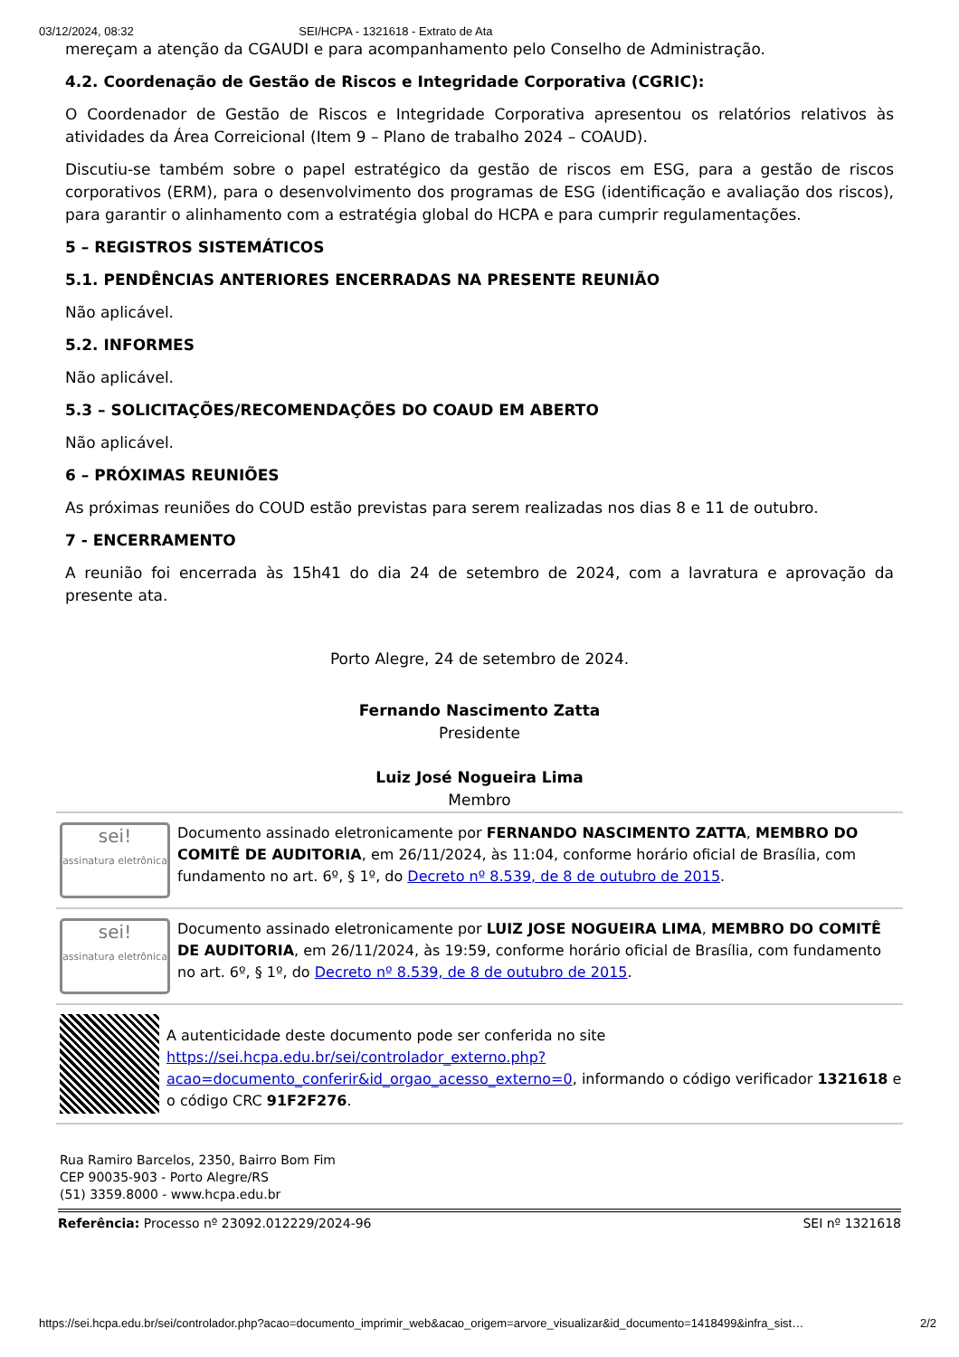03/12/2024, 08:32 SEI/HCPA - 1321618 - Extrato de Ata
mereçam a atenção da CGAUDI e para acompanhamento pelo Conselho de Administração.
4.2. Coordenação de Gestão de Riscos e Integridade Corporativa (CGRIC):
O Coordenador de Gestão de Riscos e Integridade Corporativa apresentou os relatórios relativos às atividades da Área Correicional (Item 9 – Plano de trabalho 2024 – COAUD).
Discutiu-se também sobre o papel estratégico da gestão de riscos em ESG, para a gestão de riscos corporativos (ERM), para o desenvolvimento dos programas de ESG (identificação e avaliação dos riscos), para garantir o alinhamento com a estratégia global do HCPA e para cumprir regulamentações.
5 – REGISTROS SISTEMÁTICOS
5.1. PENDÊNCIAS ANTERIORES ENCERRADAS NA PRESENTE REUNIÃO
Não aplicável.
5.2. INFORMES
Não aplicável.
5.3 – SOLICITAÇÕES/RECOMENDAÇÕES DO COAUD EM ABERTO
Não aplicável.
6 – PRÓXIMAS REUNIÕES
As próximas reuniões do COUD estão previstas para serem realizadas nos dias 8 e 11 de outubro.
7 - ENCERRAMENTO
A reunião foi encerrada às 15h41 do dia 24 de setembro de 2024, com a lavratura e aprovação da presente ata.
Porto Alegre, 24 de setembro de 2024.
Fernando Nascimento Zatta
Presidente
Luiz José Nogueira Lima
Membro
sei!
assinatura eletrônica
Documento assinado eletronicamente por FERNANDO NASCIMENTO ZATTA, MEMBRO DO COMITÊ DE AUDITORIA, em 26/11/2024, às 11:04, conforme horário oficial de Brasília, com fundamento no art. 6º, § 1º, do Decreto nº 8.539, de 8 de outubro de 2015.
sei!
assinatura eletrônica
Documento assinado eletronicamente por LUIZ JOSE NOGUEIRA LIMA, MEMBRO DO COMITÊ DE AUDITORIA, em 26/11/2024, às 19:59, conforme horário oficial de Brasília, com fundamento no art. 6º, § 1º, do Decreto nº 8.539, de 8 de outubro de 2015.
A autenticidade deste documento pode ser conferida no site https://sei.hcpa.edu.br/sei/controlador_externo.php?acao=documento_conferir&id_orgao_acesso_externo=0, informando o código verificador 1321618 e o código CRC 91F2F276.
Rua Ramiro Barcelos, 2350, Bairro Bom Fim
CEP 90035-903 - Porto Alegre/RS
(51) 3359.8000 - www.hcpa.edu.br
Referência: Processo nº 23092.012229/2024-96 SEI nº 1321618
https://sei.hcpa.edu.br/sei/controlador.php?acao=documento_imprimir_web&acao_origem=arvore_visualizar&id_documento=1418499&infra_sist… 2/2